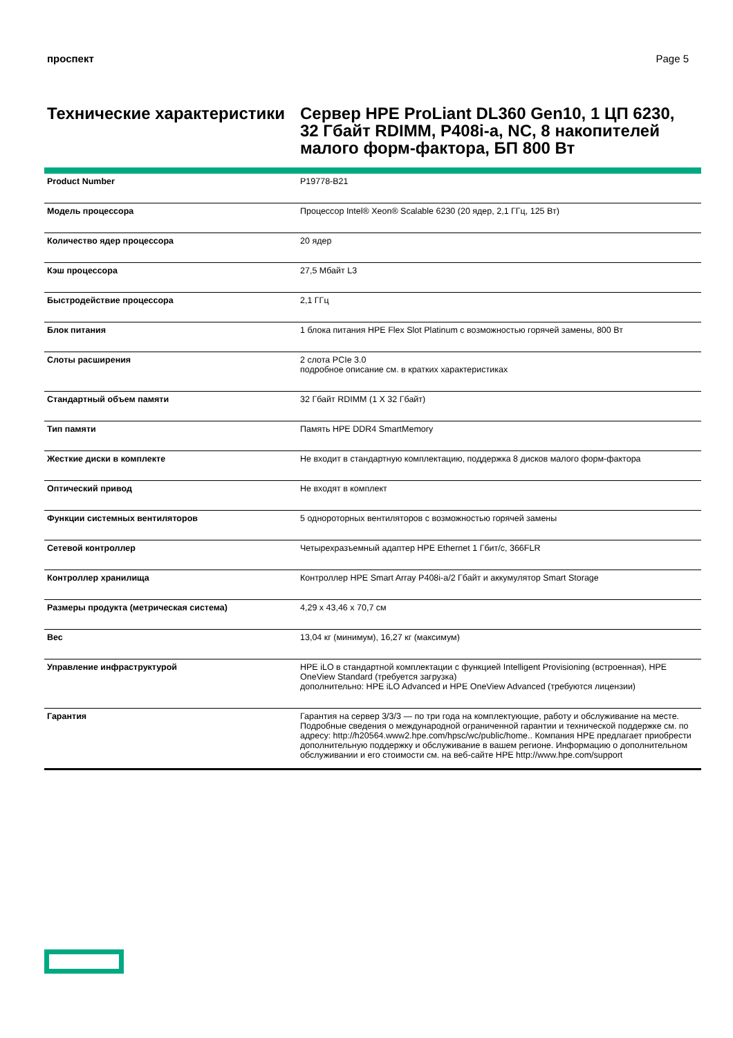проспект Page 5
Технические характеристики
Сервер HPE ProLiant DL360 Gen10, 1 ЦП 6230, 32 Гбайт RDIMM, P408i-a, NC, 8 накопителей малого форм-фактора, БП 800 Вт
| Product Number | P19778-B21 |
| Модель процессора | Процессор Intel® Xeon® Scalable 6230 (20 ядер, 2,1 ГГц, 125 Вт) |
| Количество ядер процессора | 20 ядер |
| Кэш процессора | 27,5 Мбайт L3 |
| Быстродействие процессора | 2,1 ГГц |
| Блок питания | 1 блока питания HPE Flex Slot Platinum с возможностью горячей замены, 800 Вт |
| Слоты расширения | 2 слота PCIe 3.0 подробное описание см. в кратких характеристиках |
| Стандартный объем памяти | 32 Гбайт RDIMM (1 X 32 Гбайт) |
| Тип памяти | Память HPE DDR4 SmartMemory |
| Жесткие диски в комплекте | Не входит в стандартную комплектацию, поддержка 8 дисков малого форм-фактора |
| Оптический привод | Не входят в комплект |
| Функции системных вентиляторов | 5 однороторных вентиляторов с возможностью горячей замены |
| Сетевой контроллер | Четырехразъемный адаптер HPE Ethernet 1 Гбит/с, 366FLR |
| Контроллер хранилища | Контроллер HPE Smart Array P408i-a/2 Гбайт и аккумулятор Smart Storage |
| Размеры продукта (метрическая система) | 4,29 x 43,46 x 70,7 см |
| Вес | 13,04 кг (минимум), 16,27 кг (максимум) |
| Управление инфраструктурой | HPE iLO в стандартной комплектации с функцией Intelligent Provisioning (встроенная), HPE OneView Standard (требуется загрузка) дополнительно: HPE iLO Advanced и HPE OneView Advanced (требуются лицензии) |
| Гарантия | Гарантия на сервер 3/3/3 — по три года на комплектующие, работу и обслуживание на месте. Подробные сведения о международной ограниченной гарантии и технической поддержке см. по адресу: http://h20564.www2.hpe.com/hpsc/wc/public/home.. Компания HPE предлагает приобрести дополнительную поддержку и обслуживание в вашем регионе. Информацию о дополнительном обслуживании и его стоимости см. на веб-сайте HPE http://www.hpe.com/support |